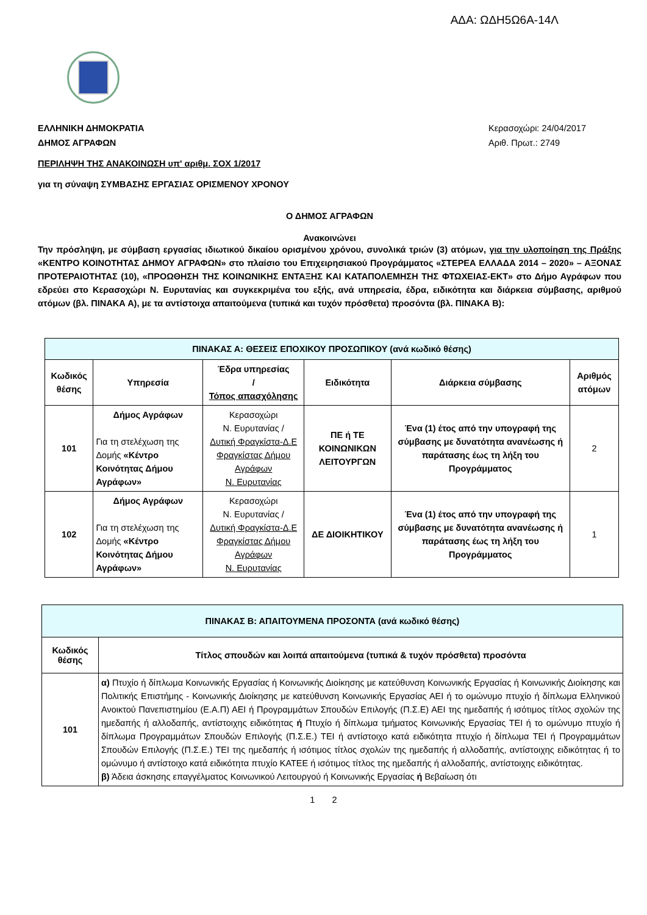ΑΔΑ: ΩΔΗ5Ω6Α-14Λ
ΕΛΛΗΝΙΚΗ ΔΗΜΟΚΡΑΤΙΑ
ΔΗΜΟΣ ΑΓΡΑΦΩΝ
Κερασοχώρι: 24/04/2017
Αριθ. Πρωτ.: 2749
ΠΕΡΙΛΗΨΗ ΤΗΣ ΑΝΑΚΟΙΝΩΣΗ υπ' αριθμ. ΣΟΧ 1/2017
για τη σύναψη ΣΥΜΒΑΣΗΣ ΕΡΓΑΣΙΑΣ ΟΡΙΣΜΕΝΟΥ ΧΡΟΝΟΥ
Ο ΔΗΜΟΣ ΑΓΡΑΦΩΝ
Ανακοινώνει
Την πρόσληψη, με σύμβαση εργασίας ιδιωτικού δικαίου ορισμένου χρόνου, συνολικά τριών (3) ατόμων, για την υλοποίηση της Πράξης «ΚΕΝΤΡΟ ΚΟΙΝΟΤΗΤΑΣ ΔΗΜΟΥ ΑΓΡΑΦΩΝ» στο πλαίσιο του Επιχειρησιακού Προγράμματος «ΣΤΕΡΕΑ ΕΛΛΑΔΑ 2014 – 2020» – ΑΞΟΝΑΣ ΠΡΟΤΕΡΑΙΟΤΗΤΑΣ (10), «ΠΡΟΩΘΗΣΗ ΤΗΣ ΚΟΙΝΩΝΙΚΗΣ ΕΝΤΑΞΗΣ ΚΑΙ ΚΑΤΑΠΟΛΕΜΗΣΗ ΤΗΣ ΦΤΩΧΕΙΑΣ-ΕΚΤ» στο Δήμο Αγράφων που εδρεύει στο Κερασοχώρι Ν. Ευρυτανίας και συγκεκριμένα του εξής, ανά υπηρεσία, έδρα, ειδικότητα και διάρκεια σύμβασης, αριθμού ατόμων (βλ. ΠΙΝΑΚΑ Α), με τα αντίστοιχα απαιτούμενα (τυπικά και τυχόν πρόσθετα) προσόντα (βλ. ΠΙΝΑΚΑ Β):
| ΠΙΝΑΚΑΣ Α: ΘΕΣΕΙΣ ΕΠΟΧΙΚΟΥ ΠΡΟΣΩΠΙΚΟΥ (ανά κωδικό θέσης) | | | | | |
| --- | --- | --- | --- | --- | --- |
| Κωδικός θέσης | Υπηρεσία | Έδρα υπηρεσίας / Τόπος απασχόλησης | Ειδικότητα | Διάρκεια σύμβασης | Αριθμός ατόμων |
| 101 | Δήμος Αγράφων Για τη στελέχωση της Δομής «Κέντρο Κοινότητας Δήμου Αγράφων» | Κερασοχώρι Ν. Ευρυτανίας / Δυτική Φραγκίστα-Δ.Ε Φραγκίστας Δήμου Αγράφων Ν. Ευρυτανίας | ΠΕ ή ΤΕ ΚΟΙΝΩΝΙΚΩΝ ΛΕΙΤΟΥΡΓΩΝ | Ένα (1) έτος από την υπογραφή της σύμβασης με δυνατότητα ανανέωσης ή παράτασης έως τη λήξη του Προγράμματος | 2 |
| 102 | Δήμος Αγράφων Για τη στελέχωση της Δομής «Κέντρο Κοινότητας Δήμου Αγράφων» | Κερασοχώρι Ν. Ευρυτανίας / Δυτική Φραγκίστα-Δ.Ε Φραγκίστας Δήμου Αγράφων Ν. Ευρυτανίας | ΔΕ ΔΙΟΙΚΗΤΙΚΟΥ | Ένα (1) έτος από την υπογραφή της σύμβασης με δυνατότητα ανανέωσης ή παράτασης έως τη λήξη του Προγράμματος | 1 |
| ΠΙΝΑΚΑΣ Β: ΑΠΑΙΤΟΥΜΕΝΑ ΠΡΟΣΟΝΤΑ (ανά κωδικό θέσης) | |
| --- | --- |
| Κωδικός θέσης | Τίτλος σπουδών και λοιπά απαιτούμενα (τυπικά & τυχόν πρόσθετα) προσόντα |
| 101 | α) Πτυχίο ή δίπλωμα Κοινωνικής Εργασίας ή Κοινωνικής Διοίκησης με κατεύθυνση Κοινωνικής Εργασίας ή Κοινωνικής Διοίκησης και Πολιτικής Επιστήμης - Κοινωνικής Διοίκησης με κατεύθυνση Κοινωνικής Εργασίας ΑΕΙ ή το ομώνυμο πτυχίο ή δίπλωμα Ελληνικού Ανοικτού Πανεπιστημίου (Ε.Α.Π) ΑΕΙ ή Προγραμμάτων Σπουδών Επιλογής (Π.Σ.Ε) ΑΕΙ της ημεδαπής ή ισότιμος τίτλος σχολών της ημεδαπής ή αλλοδαπής, αντίστοιχης ειδικότητας ή Πτυχίο ή δίπλωμα τμήματος Κοινωνικής Εργασίας ΤΕΙ ή το ομώνυμο πτυχίο ή δίπλωμα Προγραμμάτων Σπουδών Επιλογής (Π.Σ.Ε.) ΤΕΙ ή αντίστοιχο κατά ειδικότητα πτυχίο ή δίπλωμα ΤΕΙ ή Προγραμμάτων Σπουδών Επιλογής (Π.Σ.Ε.) ΤΕΙ της ημεδαπής ή ισότιμος τίτλος σχολών της ημεδαπής ή αλλοδαπής, αντίστοιχης ειδικότητας ή το ομώνυμο ή αντίστοιχο κατά ειδικότητα πτυχίο ΚΑΤΕΕ ή ισότιμος τίτλος της ημεδαπής ή αλλοδαπής, αντίστοιχης ειδικότητας. β) Άδεια άσκησης επαγγέλματος Κοινωνικού Λειτουργού ή Κοινωνικής Εργασίας ή Βεβαίωση ότι |
1 2